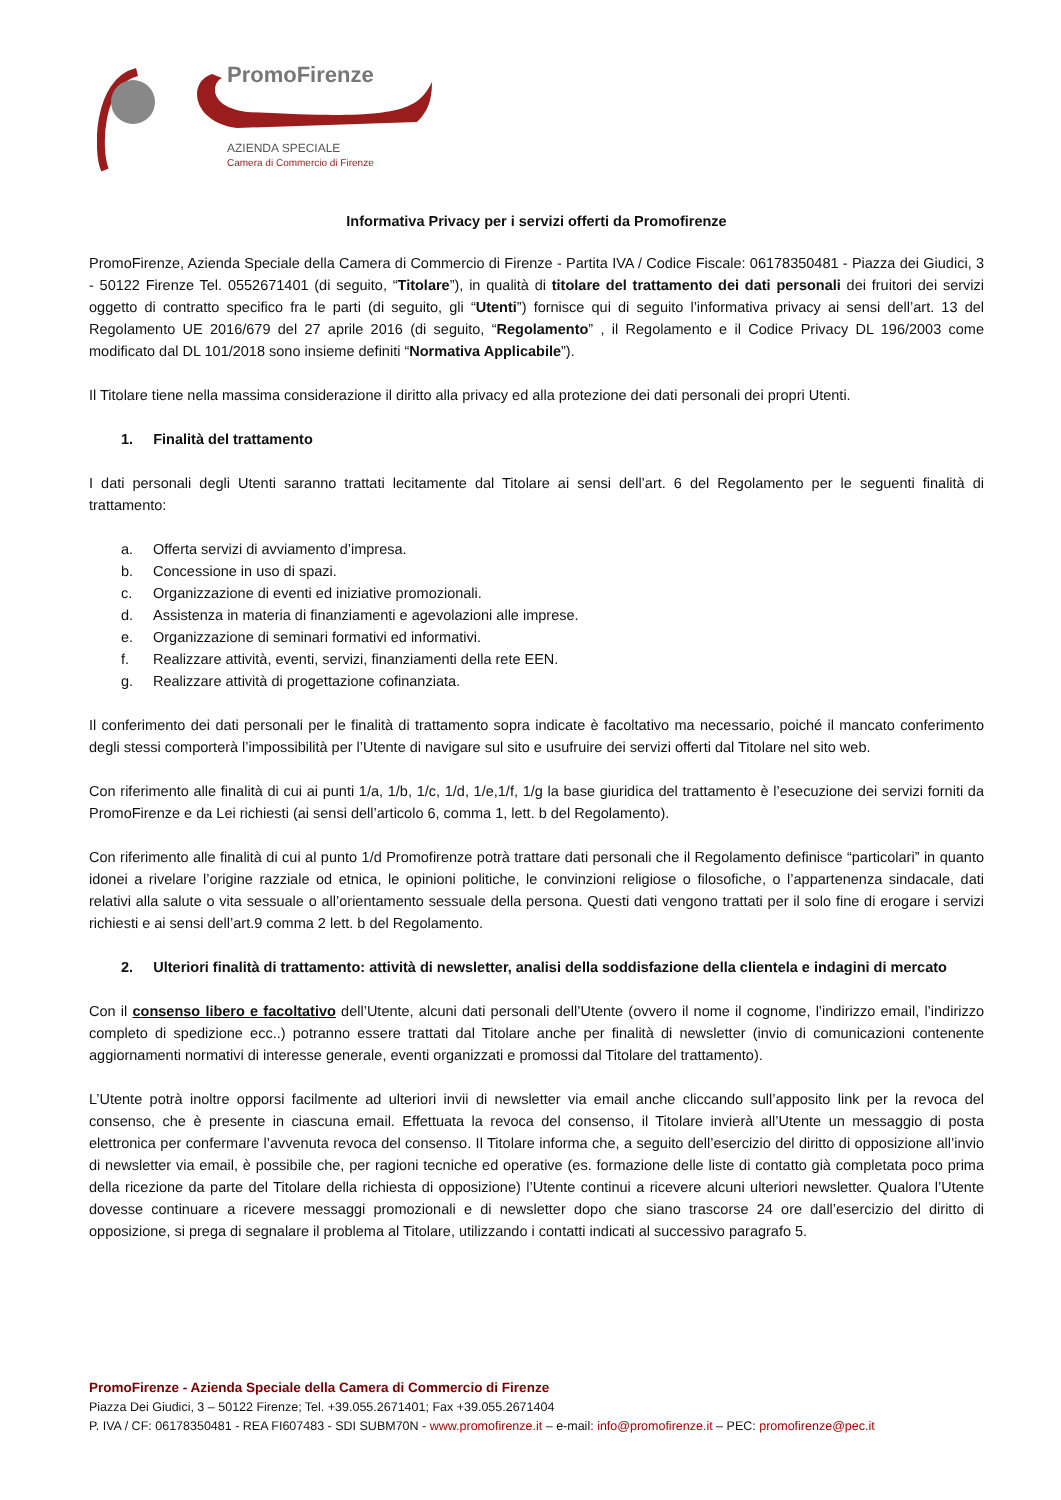PromoFirenze
AZIENDA SPECIALE
Camera di Commercio di Firenze
Informativa Privacy per i servizi offerti da Promofirenze
PromoFirenze, Azienda Speciale della Camera di Commercio di Firenze - Partita IVA / Codice Fiscale: 06178350481 - Piazza dei Giudici, 3 - 50122 Firenze Tel. 0552671401 (di seguito, “Titolare”), in qualità di titolare del trattamento dei dati personali dei fruitori dei servizi oggetto di contratto specifico fra le parti (di seguito, gli “Utenti”) fornisce qui di seguito l’informativa privacy ai sensi dell’art. 13 del Regolamento UE 2016/679 del 27 aprile 2016 (di seguito, “Regolamento” , il Regolamento e il Codice Privacy DL 196/2003 come modificato dal DL 101/2018 sono insieme definiti “Normativa Applicabile”).
Il Titolare tiene nella massima considerazione il diritto alla privacy ed alla protezione dei dati personali dei propri Utenti.
1. Finalità del trattamento
I dati personali degli Utenti saranno trattati lecitamente dal Titolare ai sensi dell’art. 6 del Regolamento per le seguenti finalità di trattamento:
a. Offerta servizi di avviamento d’impresa.
b. Concessione in uso di spazi.
c. Organizzazione di eventi ed iniziative promozionali.
d. Assistenza in materia di finanziamenti e agevolazioni alle imprese.
e. Organizzazione di seminari formativi ed informativi.
f. Realizzare attività, eventi, servizi, finanziamenti della rete EEN.
g. Realizzare attività di progettazione cofinanziata.
Il conferimento dei dati personali per le finalità di trattamento sopra indicate è facoltativo ma necessario, poiché il mancato conferimento degli stessi comporterà l’impossibilità per l’Utente di navigare sul sito e usufruire dei servizi offerti dal Titolare nel sito web.
Con riferimento alle finalità di cui ai punti 1/a, 1/b, 1/c, 1/d, 1/e,1/f, 1/g la base giuridica del trattamento è l’esecuzione dei servizi forniti da PromoFirenze e da Lei richiesti (ai sensi dell’articolo 6, comma 1, lett. b del Regolamento).
Con riferimento alle finalità di cui al punto 1/d Promofirenze potrà trattare dati personali che il Regolamento definisce “particolari” in quanto idonei a rivelare l’origine razziale od etnica, le opinioni politiche, le convinzioni religiose o filosofiche, o l’appartenenza sindacale, dati relativi alla salute o vita sessuale o all’orientamento sessuale della persona. Questi dati vengono trattati per il solo fine di erogare i servizi richiesti e ai sensi dell’art.9 comma 2 lett. b del Regolamento.
2. Ulteriori finalità di trattamento: attività di newsletter, analisi della soddisfazione della clientela e indagini di mercato
Con il consenso libero e facoltativo dell’Utente, alcuni dati personali dell’Utente (ovvero il nome il cognome, l’indirizzo email, l’indirizzo completo di spedizione ecc..) potranno essere trattati dal Titolare anche per finalità di newsletter (invio di comunicazioni contenente aggiornamenti normativi di interesse generale, eventi organizzati e promossi dal Titolare del trattamento).
L’Utente potrà inoltre opporsi facilmente ad ulteriori invii di newsletter via email anche cliccando sull’apposito link per la revoca del consenso, che è presente in ciascuna email. Effettuata la revoca del consenso, il Titolare invierà all’Utente un messaggio di posta elettronica per confermare l’avvenuta revoca del consenso. Il Titolare informa che, a seguito dell’esercizio del diritto di opposizione all’invio di newsletter via email, è possibile che, per ragioni tecniche ed operative (es. formazione delle liste di contatto già completata poco prima della ricezione da parte del Titolare della richiesta di opposizione) l’Utente continui a ricevere alcuni ulteriori newsletter. Qualora l’Utente dovesse continuare a ricevere messaggi promozionali e di newsletter dopo che siano trascorse 24 ore dall’esercizio del diritto di opposizione, si prega di segnalare il problema al Titolare, utilizzando i contatti indicati al successivo paragrafo 5.
PromoFirenze - Azienda Speciale della Camera di Commercio di Firenze
Piazza Dei Giudici, 3 – 50122 Firenze; Tel. +39.055.2671401; Fax +39.055.2671404
P. IVA / CF: 06178350481 - REA FI607483 - SDI SUBM70N - www.promofirenze.it – e-mail: info@promofirenze.it – PEC: promofirenze@pec.it